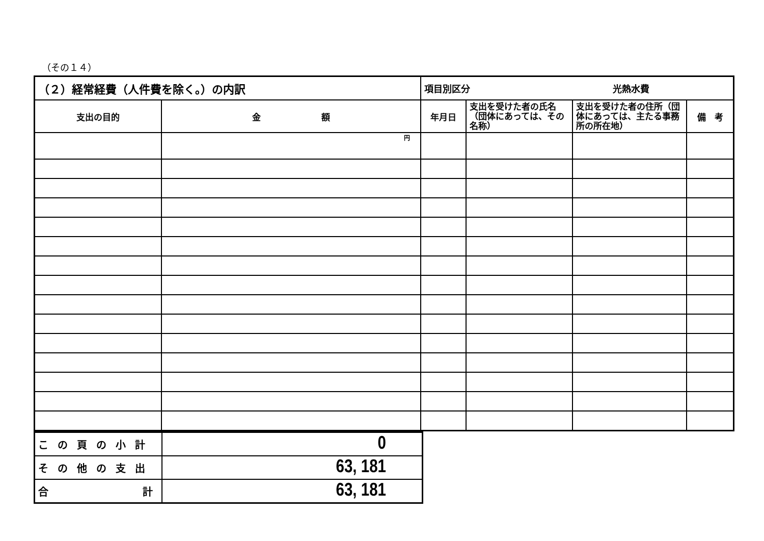（その１４）
| （２）経常経費（人件費を除く。）の内訳 | | 項目別区分 光熱水費 | | | |
| --- | --- | --- | --- | --- | --- |
| 支出の目的 | 金 額 | 年月日 | 支出を受けた者の氏名（団体にあっては、その名称） | 支出を受けた者の住所（団体にあっては、主たる事務所の所在地） | 備 考 |
| | 円 | | | | |
| この頁の小計 | 0 |
| その他の支出 | 63, 181 |
| 合 計 | 63, 181 |